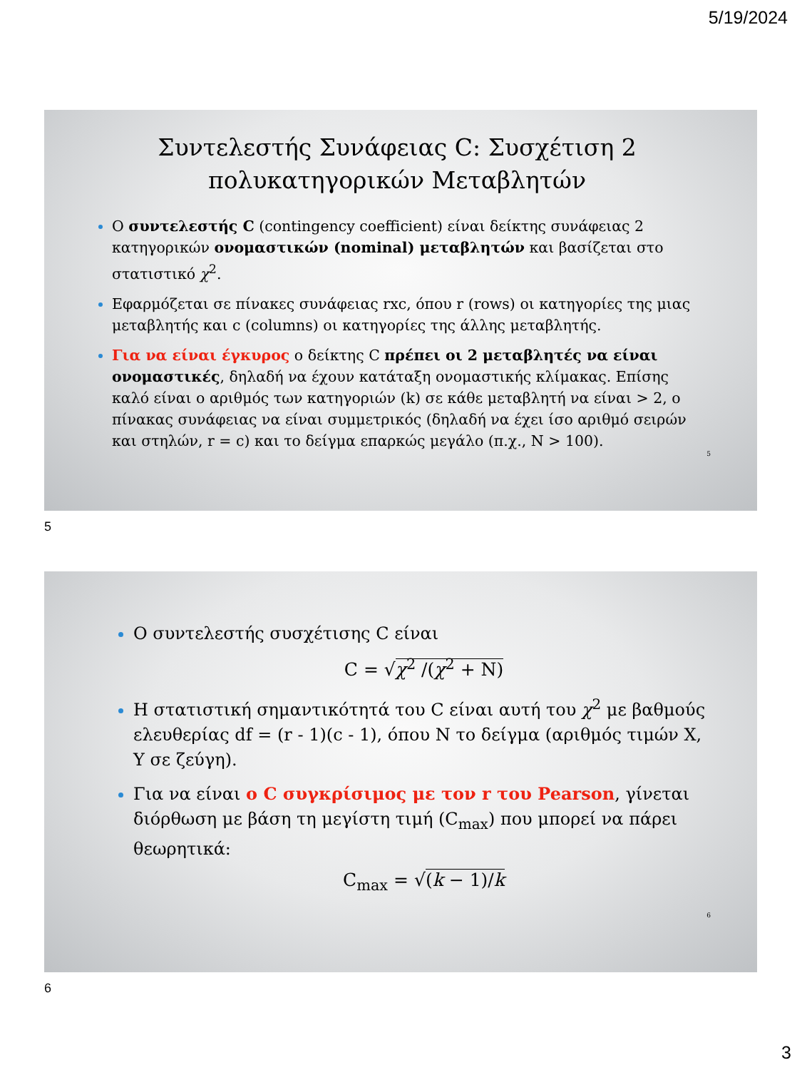5/19/2024
Συντελεστής Συνάφειας C: Συσχέτιση 2
πολυκατηγορικών Μεταβλητών
Ο συντελεστής C (contingency coefficient) είναι δείκτης συνάφειας 2 κατηγορικών ονομαστικών (nominal) μεταβλητών και βασίζεται στο στατιστικό χ<sup>2</sup>.
Εφαρμόζεται σε πίνακες συνάφειας rxc, όπου r (rows) οι κατηγορίες της μιας μεταβλητής και c (columns) οι κατηγορίες της άλλης μεταβλητής.
Για να είναι έγκυρος ο δείκτης C πρέπει οι 2 μεταβλητές να είναι ονομαστικές, δηλαδή να έχουν κατάταξη ονομαστικής κλίμακας. Επίσης καλό είναι ο αριθμός των κατηγοριών (k) σε κάθε μεταβλητή να είναι > 2, ο πίνακας συνάφειας να είναι συμμετρικός (δηλαδή να έχει ίσο αριθμό σειρών και στηλών, r = c) και το δείγμα επαρκώς μεγάλο (π.χ., N > 100).
5
5
Ο συντελεστής συσχέτισης C είναι
C = √χ<sup>2</sup> /(χ<sup>2</sup> + N)
Η στατιστική σημαντικότητά του C είναι αυτή του χ<sup>2</sup> με βαθμούς ελευθερίας df = (r - 1)(c - 1), όπου N το δείγμα (αριθμός τιμών X, Y σε ζεύγη).
Για να είναι ο C συγκρίσιμος με τον r του Pearson, γίνεται διόρθωση με βάση τη μεγίστη τιμή (C<sub>max</sub>) που μπορεί να πάρει θεωρητικά:
C<sub>max</sub> = √(k − 1)/k
6
6
3